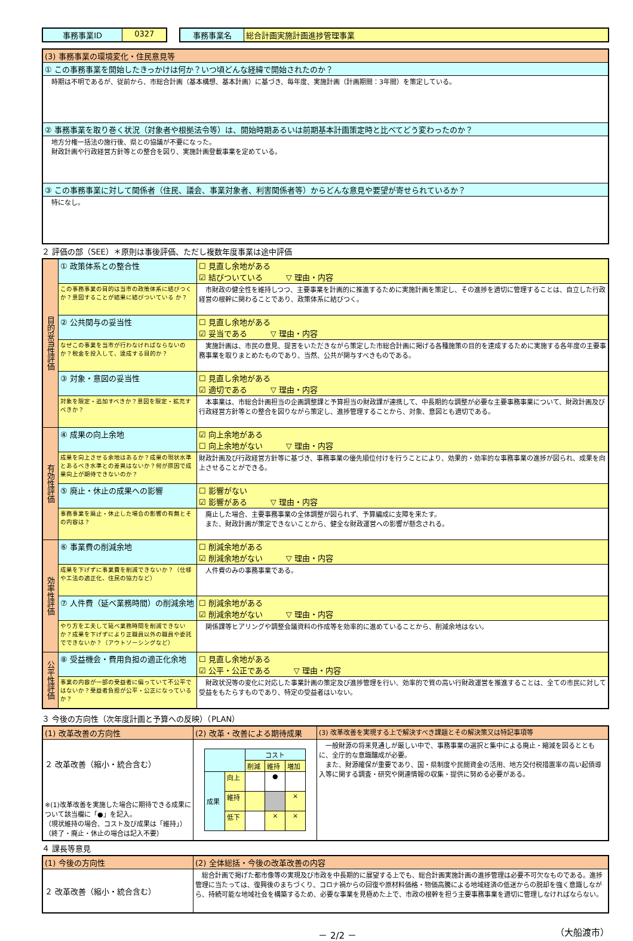| 事務事業ID | 0327 |
| 事務事業名 | 総合計画実施計画進捗管理事業 |
| (3) 事務事業の環境変化・住民意見等 |
| ① この事務事業を開始したきっかけは何か？いつ頃どんな経緯で開始されたのか？ |
| 時期は不明であるが、従前から、市総合計画（基本構想、基本計画）に基づき、毎年度、実施計画（計画期間：3年間）を策定している。 |
| ② 事務事業を取り巻く状況（対象者や根拠法令等）は、開始時期あるいは前期基本計画策定時と比べてどう変わったのか？ |
| 地方分権一括法の施行後、県との協議が不要になった。 財政計画や行政経営方針等との整合を図り、実施計画登載事業を定めている。 |
| ③ この事務事業に対して関係者（住民、議会、事業対象者、利害関係者等）からどんな意見や要望が寄せられているか？ |
| 特になし。 |
２ 評価の部（SEE）＊原則は事後評価、ただし複数年度事業は途中評価
| 目的妥当性評価 | ① 政策体系との整合性 | ☐ 見直し余地がある ☑ 結びついている ▽ 理由・内容 |
| | この事務事業の目的は当市の政策体系に結びつくか？意図することが結果に結びついている か？ | 市財政の健全性を維持しつつ、主要事業を計画的に推進するために実施計画を策定し、その進捗を適切に管理することは、自立した行政経営の根幹に関わることであり、政策体系に結びつく。 |
| | ② 公共関与の妥当性 | ☐ 見直し余地がある ☑ 妥当である ▽ 理由・内容 |
| | なぜこの事業を当市が行わなければならないのか？税金を投入して、達成する目的か？ | 実施計画は、市民の意見、提言をいただきながら策定した市総合計画に掲げる各種施策の目的を達成するために実施する各年度の主要事務事業を取りまとめたものであり、当然、公共が関与すべきものである。 |
| | ③ 対象・意図の妥当性 | ☐ 見直し余地がある ☑ 適切である ▽ 理由・内容 |
| | 対象を限定・追加すべきか？意図を限定・拡充すべきか？ | 本事業は、市総合計画担当の企画調整課と予算担当の財政課が連携して、中長期的な調整が必要な主要事務事業について、財政計画及び行政経営方針等との整合を図りながら策定し、進捗管理することから、対象、意図とも適切である。 |
| 有効性評価 | ④ 成果の向上余地 | ☑ 向上余地がある ☐ 向上余地がない ▽ 理由・内容 |
| | 成果を向上させる余地はあるか？成果の現状水準とあるべき水準との差異はないか？何が原因で成果向上が期待できないのか？ | 財政計画及び行政経営方針等に基づき、事務事業の優先順位付けを行うことにより、効果的・効率的な事務事業の進捗が図られ、成果を向上させることができる。 |
| | ⑤ 廃止・休止の成果への影響 | ☐ 影響がない ☑ 影響がある ▽ 理由・内容 |
| | 事務事業を廃止・休止した場合の影響の有無とその内容は？ | 廃止した場合、主要事務事業の全体調整が図られず、予算編成に支障を来たす。 また、財政計画が策定できないことから、健全な財政運営への影響が懸念される。 |
| 効率性評価 | ⑥ 事業費の削減余地 | ☐ 削減余地がある ☑ 削減余地がない ▽ 理由・内容 |
| | 成果を下げずに事業費を削減できないか？（仕様や工法の適正化、住民の協力など） | 人件費のみの事務事業である。 |
| | ⑦ 人件費（延べ業務時間）の削減余地 | ☐ 削減余地がある ☑ 削減余地がない ▽ 理由・内容 |
| | やり方を工夫して延べ業務時間を削減できないか？成果を下げずにより正職員以外の職員や委託でできないか？（アウトソーシングなど） | 関係課等ヒアリングや調整会議資料の作成等を効率的に進めていることから、削減余地はない。 |
| 公平性評価 | ⑧ 受益機会・費用負担の適正化余地 | ☐ 見直し余地がある ☑ 公平・公正である ▽ 理由・内容 |
| | 事業の内容が一部の受益者に偏っていて不公平ではないか？受益者負担が公平・公正になっているか？ | 財政状況等の変化に対応した事業計画の策定及び進捗管理を行い、効率的で質の高い行財政運営を推進することは、全ての市民に対して受益をもたらすものであり、特定の受益者はいない。 |
３ 今後の方向性（次年度計画と予算への反映）（PLAN）
| (1) 改革改善の方向性 | (2) 改革・改善による期待成果 | (3) 改革改善を実現する上で解決すべき課題とその解決策又は特記事項等 |
| ２ 改革改善（縮小・統合含む） ※(1)改革改善を実施した場合に期待できる成果について該当欄に「●」を記入。 （現状維持の場合、コスト及び成果は「維持」） （終了・廃止・休止の場合は記入不要） | / / / コスト / / / / / / 削減 / 維持 / 増加 / / 成果 / 向上 / / ● / / / / 維持 / / / × / / / 低下 / / × / × / | 一般財源の将来見通しが厳しい中で、事務事業の選択と集中による廃止・縮減を図るとともに、全庁的な意識醸成が必要。 また、財源確保が重要であり、国・県制度や民間資金の活用、地方交付税措置率の高い起債導入等に関する調査・研究や関連情報の収集・提供に努める必要がある。 |
４ 課長等意見
| (1) 今後の方向性 | (2) 全体総括・今後の改革改善の内容 |
| ２ 改革改善（縮小・統合含む） | 総合計画で掲げた都市像等の実現及び市政を中長期的に展望する上でも、総合計画実施計画の進捗管理は必要不可欠なものである。進捗管理に当たっては、復興後のまちづくり、コロナ禍からの回復や原材料価格・物価高騰による地域経済の低迷からの脱却を強く意識しながら、持続可能な地域社会を構築するため、必要な事業を見極めた上で、市政の根幹を担う主要事務事業を適切に管理しなければならない。 |
－ 2/2 － （大船渡市）